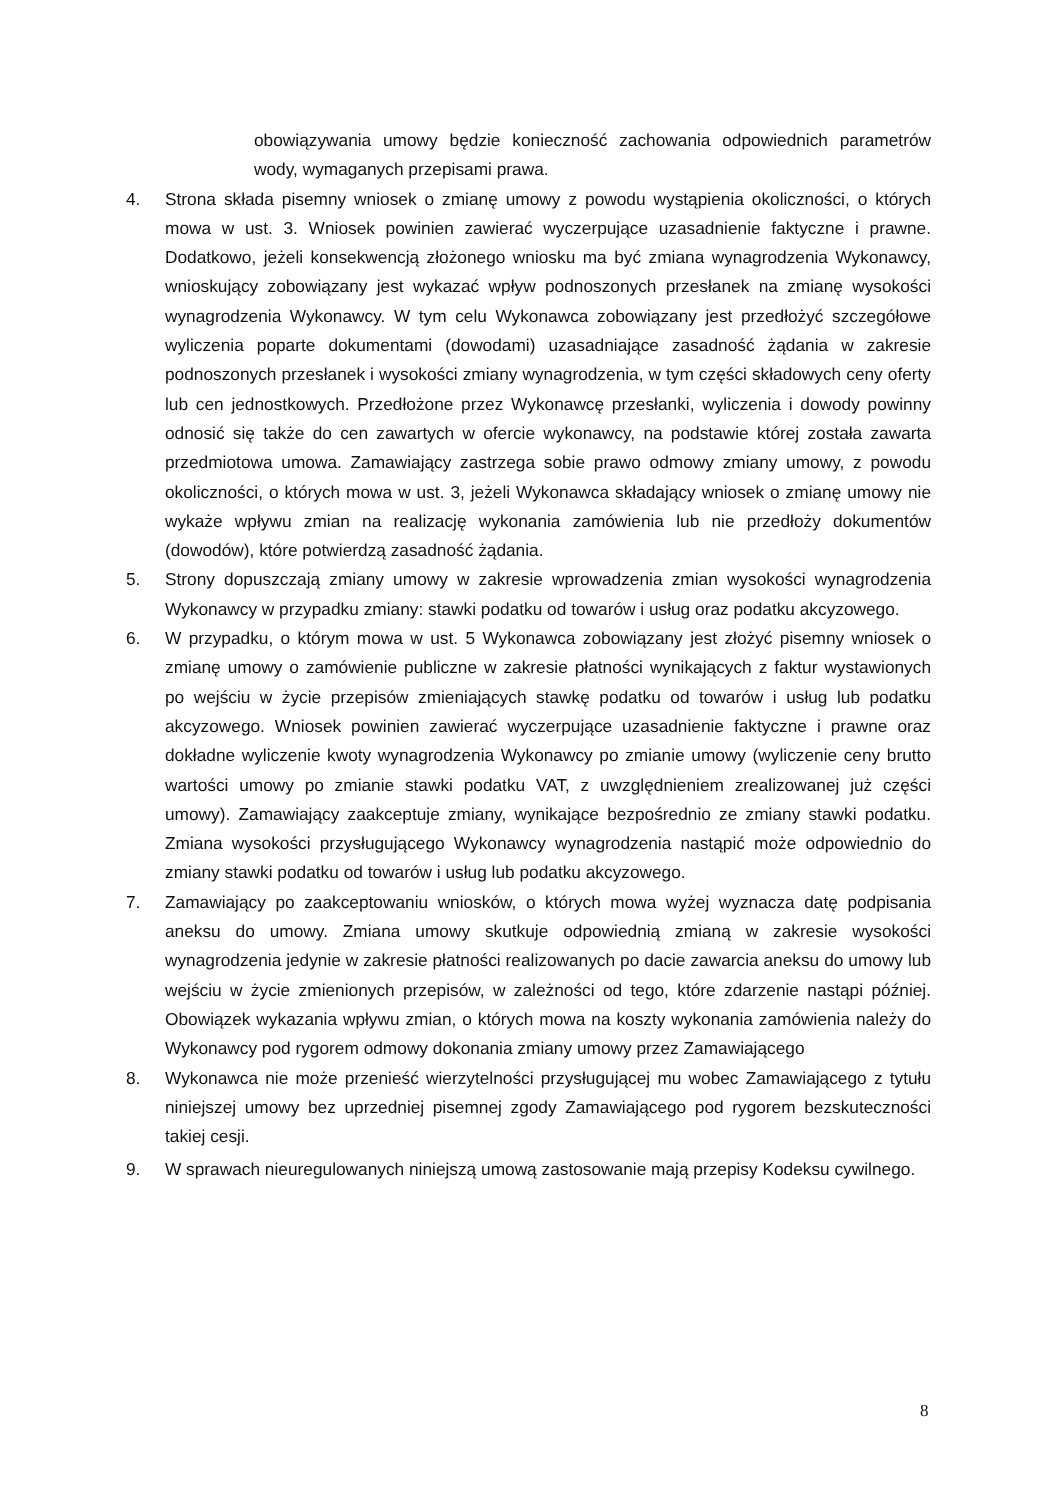obowiązywania umowy będzie konieczność zachowania odpowiednich parametrów wody, wymaganych przepisami prawa.
4. Strona składa pisemny wniosek o zmianę umowy z powodu wystąpienia okoliczności, o których mowa w ust. 3. Wniosek powinien zawierać wyczerpujące uzasadnienie faktyczne i prawne. Dodatkowo, jeżeli konsekwencją złożonego wniosku ma być zmiana wynagrodzenia Wykonawcy, wnioskujący zobowiązany jest wykazać wpływ podnoszonych przesłanek na zmianę wysokości wynagrodzenia Wykonawcy. W tym celu Wykonawca zobowiązany jest przedłożyć szczegółowe wyliczenia poparte dokumentami (dowodami) uzasadniające zasadność żądania w zakresie podnoszonych przesłanek i wysokości zmiany wynagrodzenia, w tym części składowych ceny oferty lub cen jednostkowych. Przedłożone przez Wykonawcę przesłanki, wyliczenia i dowody powinny odnosić się także do cen zawartych w ofercie wykonawcy, na podstawie której została zawarta przedmiotowa umowa. Zamawiający zastrzega sobie prawo odmowy zmiany umowy, z powodu okoliczności, o których mowa w ust. 3, jeżeli Wykonawca składający wniosek o zmianę umowy nie wykaże wpływu zmian na realizację wykonania zamówienia lub nie przedłoży dokumentów (dowodów), które potwierdzą zasadność żądania.
5. Strony dopuszczają zmiany umowy w zakresie wprowadzenia zmian wysokości wynagrodzenia Wykonawcy w przypadku zmiany: stawki podatku od towarów i usług oraz podatku akcyzowego.
6. W przypadku, o którym mowa w ust. 5 Wykonawca zobowiązany jest złożyć pisemny wniosek o zmianę umowy o zamówienie publiczne w zakresie płatności wynikających z faktur wystawionych po wejściu w życie przepisów zmieniających stawkę podatku od towarów i usług lub podatku akcyzowego. Wniosek powinien zawierać wyczerpujące uzasadnienie faktyczne i prawne oraz dokładne wyliczenie kwoty wynagrodzenia Wykonawcy po zmianie umowy (wyliczenie ceny brutto wartości umowy po zmianie stawki podatku VAT, z uwzględnieniem zrealizowanej już części umowy). Zamawiający zaakceptuje zmiany, wynikające bezpośrednio ze zmiany stawki podatku. Zmiana wysokości przysługującego Wykonawcy wynagrodzenia nastąpić może odpowiednio do zmiany stawki podatku od towarów i usług lub podatku akcyzowego.
7. Zamawiający po zaakceptowaniu wniosków, o których mowa wyżej wyznacza datę podpisania aneksu do umowy. Zmiana umowy skutkuje odpowiednią zmianą w zakresie wysokości wynagrodzenia jedynie w zakresie płatności realizowanych po dacie zawarcia aneksu do umowy lub wejściu w życie zmienionych przepisów, w zależności od tego, które zdarzenie nastąpi później. Obowiązek wykazania wpływu zmian, o których mowa na koszty wykonania zamówienia należy do Wykonawcy pod rygorem odmowy dokonania zmiany umowy przez Zamawiającego
8. Wykonawca nie może przenieść wierzytelności przysługującej mu wobec Zamawiającego z tytułu niniejszej umowy bez uprzedniej pisemnej zgody Zamawiającego pod rygorem bezskuteczności takiej cesji.
9. W sprawach nieuregulowanych niniejszą umową zastosowanie mają przepisy Kodeksu cywilnego.
8